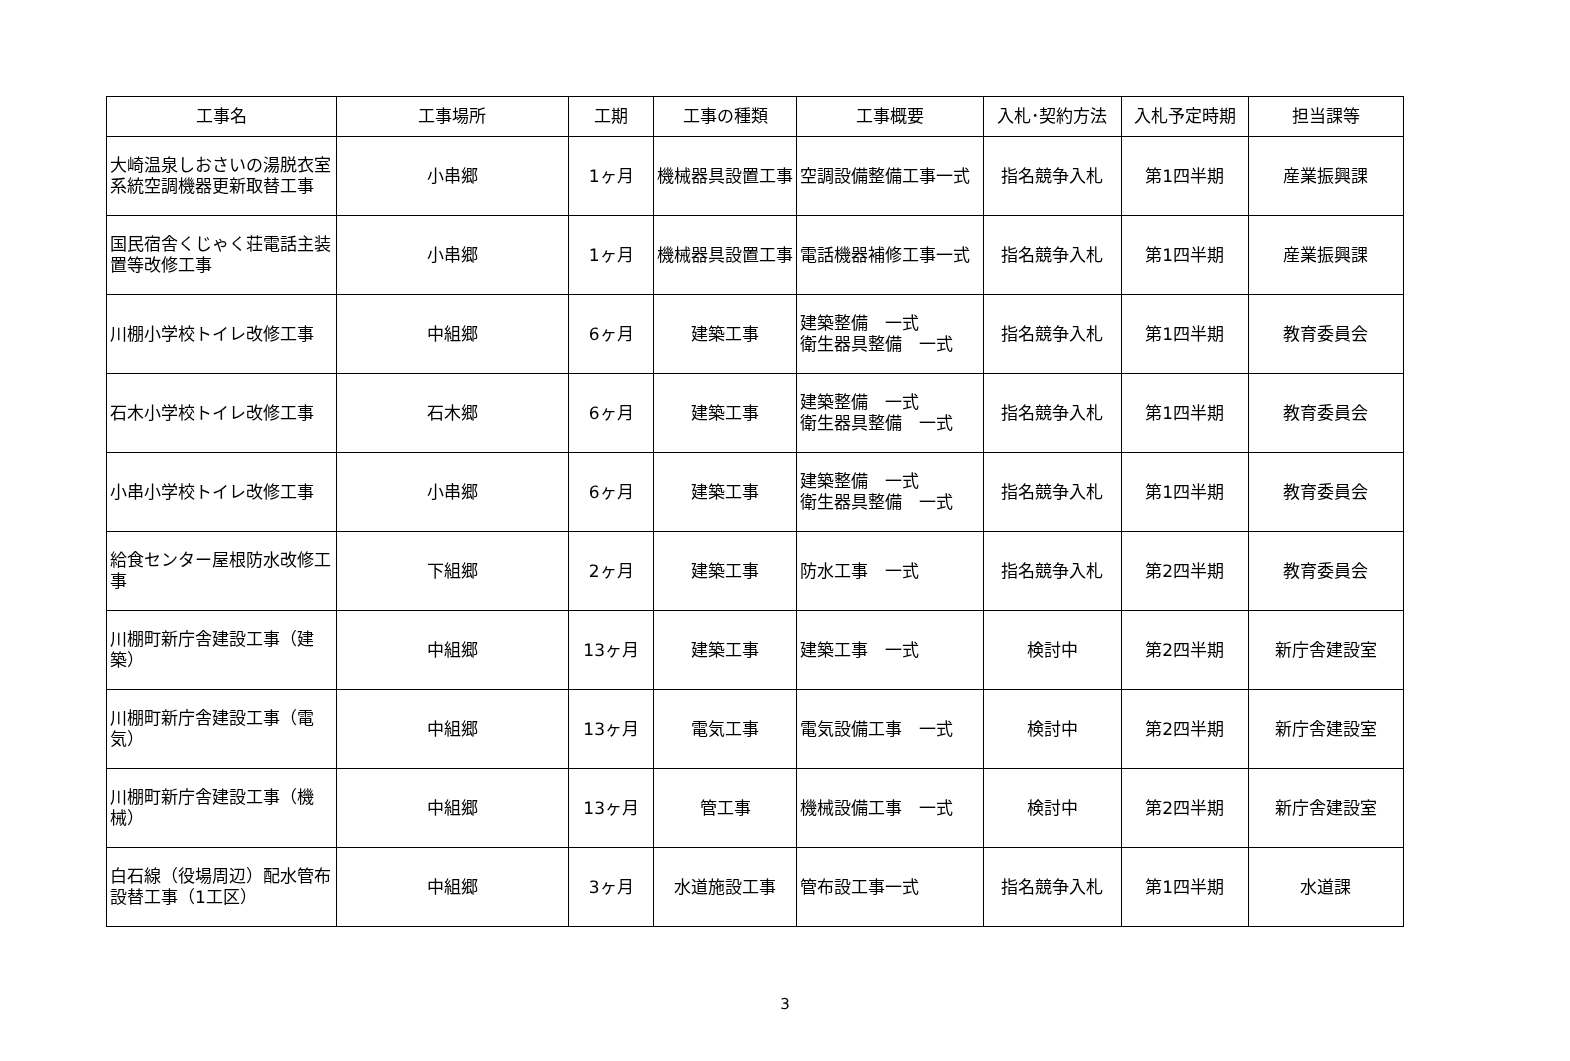| 工事名 | 工事場所 | 工期 | 工事の種類 | 工事概要 | 入札･契約方法 | 入札予定時期 | 担当課等 |
| --- | --- | --- | --- | --- | --- | --- | --- |
| 大崎温泉しおさいの湯脱衣室系統空調機器更新取替工事 | 小串郷 | 1ヶ月 | 機械器具設置工事 | 空調設備整備工事一式 | 指名競争入札 | 第1四半期 | 産業振興課 |
| 国民宿舎くじゃく荘電話主装置等改修工事 | 小串郷 | 1ヶ月 | 機械器具設置工事 | 電話機器補修工事一式 | 指名競争入札 | 第1四半期 | 産業振興課 |
| 川棚小学校トイレ改修工事 | 中組郷 | 6ヶ月 | 建築工事 | 建築整備 一式 衛生器具整備 一式 | 指名競争入札 | 第1四半期 | 教育委員会 |
| 石木小学校トイレ改修工事 | 石木郷 | 6ヶ月 | 建築工事 | 建築整備 一式 衛生器具整備 一式 | 指名競争入札 | 第1四半期 | 教育委員会 |
| 小串小学校トイレ改修工事 | 小串郷 | 6ヶ月 | 建築工事 | 建築整備 一式 衛生器具整備 一式 | 指名競争入札 | 第1四半期 | 教育委員会 |
| 給食センター屋根防水改修工事 | 下組郷 | 2ヶ月 | 建築工事 | 防水工事 一式 | 指名競争入札 | 第2四半期 | 教育委員会 |
| 川棚町新庁舎建設工事（建築） | 中組郷 | 13ヶ月 | 建築工事 | 建築工事 一式 | 検討中 | 第2四半期 | 新庁舎建設室 |
| 川棚町新庁舎建設工事（電気） | 中組郷 | 13ヶ月 | 電気工事 | 電気設備工事 一式 | 検討中 | 第2四半期 | 新庁舎建設室 |
| 川棚町新庁舎建設工事（機械） | 中組郷 | 13ヶ月 | 管工事 | 機械設備工事 一式 | 検討中 | 第2四半期 | 新庁舎建設室 |
| 白石線（役場周辺）配水管布設替工事（1工区） | 中組郷 | 3ヶ月 | 水道施設工事 | 管布設工事一式 | 指名競争入札 | 第1四半期 | 水道課 |
3